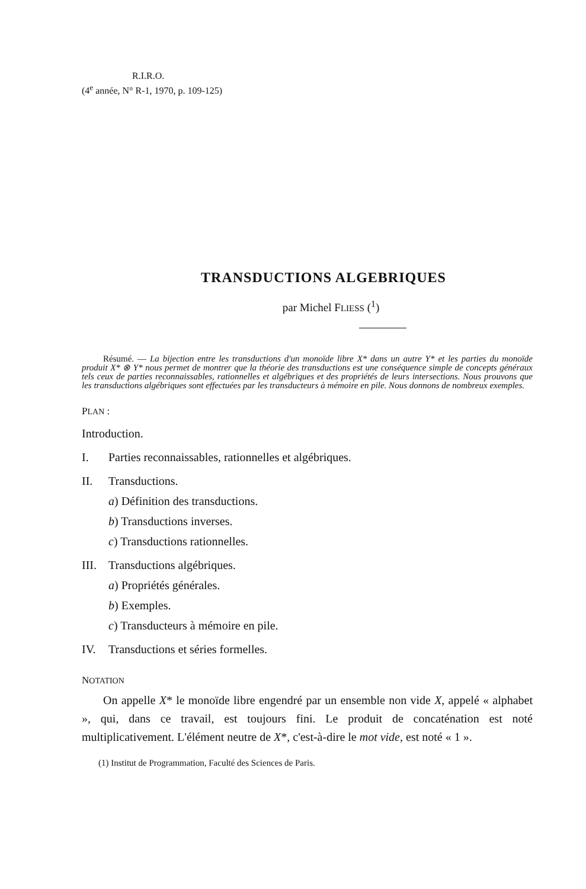R.I.R.O.
(4<sup>e</sup> année, N° R-1, 1970, p. 109-125)
TRANSDUCTIONS ALGEBRIQUES
par Michel FLIESS (<sup>1</sup>)
Résumé. — La bijection entre les transductions d'un monoïde libre X* dans un autre Y* et les parties du monoïde produit X* ⊗ Y* nous permet de montrer que la théorie des transductions est une conséquence simple de concepts généraux tels ceux de parties reconnaissables, rationnelles et algébriques et des propriétés de leurs intersections. Nous prouvons que les transductions algébriques sont effectuées par les transducteurs à mémoire en pile. Nous donnons de nombreux exemples.
PLAN :
Introduction.
I. Parties reconnaissables, rationnelles et algébriques.
II. Transductions.
a) Définition des transductions.
b) Transductions inverses.
c) Transductions rationnelles.
III. Transductions algébriques.
a) Propriétés générales.
b) Exemples.
c) Transducteurs à mémoire en pile.
IV. Transductions et séries formelles.
NOTATION
On appelle X* le monoïde libre engendré par un ensemble non vide X, appelé « alphabet », qui, dans ce travail, est toujours fini. Le produit de concaténation est noté multiplicativement. L'élément neutre de X*, c'est-à-dire le mot vide, est noté « 1 ».
(1) Institut de Programmation, Faculté des Sciences de Paris.